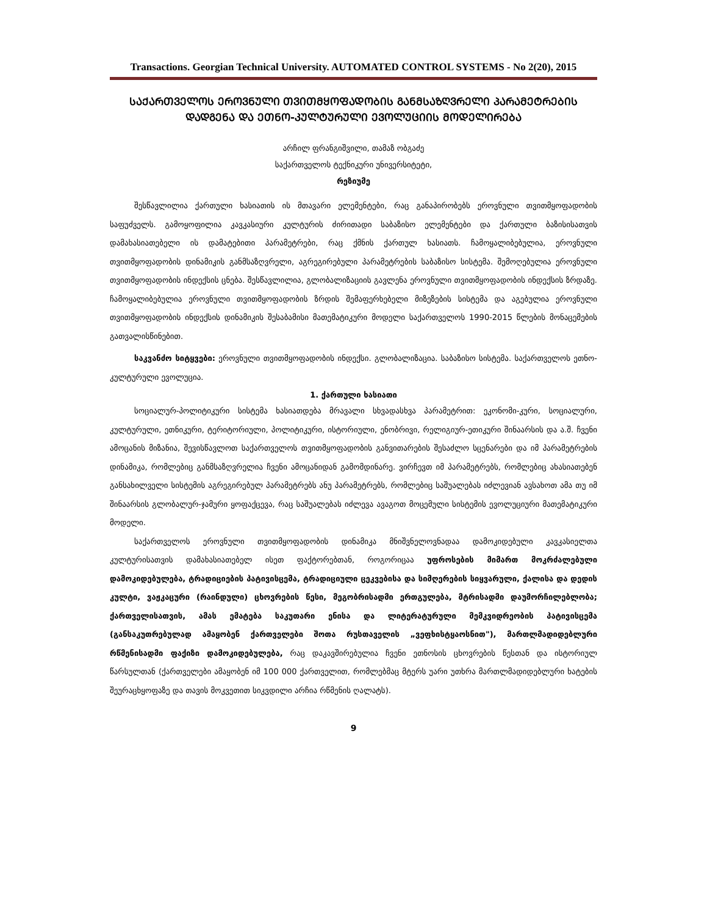Transactions. Georgian Technical University. AUTOMATED CONTROL SYSTEMS - No 2(20), 2015
ᲡᲐᲥᲐᲠᲗᲕᲔᲚᲝᲡ ᲔᲠᲝᲕᲜᲣᲚᲘ ᲗᲕᲘᲗᲛᲧᲝᲤᲐᲓᲝᲑᲘᲡ ᲒᲐᲜᲛᲡᲐᲖᲦᲕᲠᲔᲚᲘ ᲞᲐᲠᲐᲛᲔᲢᲠᲔᲑᲘᲡ ᲓᲐᲓᲒᲔᲜᲐ ᲓᲐ ᲔᲗᲜᲝ-ᲙᲣᲚᲢᲣᲠᲣᲚᲘ ᲔᲕᲝᲚᲣᲪᲘᲘᲡ ᲛᲝᲓᲔᲚᲘᲠᲔᲑᲐ
არჩილ ფრანგიშვილი, თამაზ ობგაძე
საქართველოს ტექნიკური უნივერსიტეტი,
რეზიუმე
შესწავლილია ქართული ხასიათის ის მთავარი ელემენტები, რაც განაპირობებს ეროვნული თვითმყოფადობის საფუძველს. გამოყოფილია კავკასიური კულტურის ძირითადი საბაზისო ელემენტები და ქართული ბაზისისათვის დამახასიათებელი ის დამატებითი პარამეტრები, რაც ქმნის ქართულ ხასიათს. ჩამოყალიბებულია, ეროვნული თვითმყოფადობის დინამიკის განმსაზღვრელი, აგრეგირებული პარამეტრების საბაზისო სისტემა. შემოღებულია ეროვნული თვითმყოფადობის ინდექსის ცნება. შესწავლილია, გლობალიზაციის გავლენა ეროვნული თვითმყოფადობის ინდექსის ზრდაზე. ჩამოყალიბებულია ეროვნული თვითმყოფადობის ზრდის შემაფერხებელი მიზეზების სისტემა და აგებულია ეროვნული თვითმყოფადობის ინდექსის დინამიკის შესაბამისი მათემატიკური მოდელი საქართველოს 1990-2015 წლების მონაცემების გათვალისწინებით.
საკვანძო სიტყვები: ეროვნული თვითმყოფადობის ინდექსი. გლობალიზაცია. საბაზისო სისტემა. საქართველოს ეთნო-კულტურული ევოლუცია.
1. ქართული ხასიათი
სოციალურ-პოლიტიკური სისტემა ხასიათდება მრავალი სხვადასხვა პარამეტრით: ეკონომი-კური, სოციალური, კულტურული, ეთნიკური, ტერიტორიული, პოლიტიკური, ისტორიული, ენობრივი, რელიგიურ-ეთიკური შინაარსის და ა.შ. ჩვენი ამოცანის მიზანია, შევისწავლოთ საქართველოს თვითმყოფადობის განვითარების შესაძლო სცენარები და იმ პარამეტრების დინამიკა, რომლებიც განმსაზღვრელია ჩვენი ამოცანიდან გამომდინარე. ვირჩევთ იმ პარამეტრებს, რომლებიც ახასიათებენ განსახილველი სისტემის აგრეგირებულ პარამეტრებს ანუ პარამეტრებს, რომლებიც საშუალებას იძლევიან ავსახოთ ამა თუ იმ შინაარსის გლობალურ-ჯამური ყოფაქცევა, რაც საშუალებას იძლევა ავაგოთ მოცემული სისტემის ევოლუციური მათემატიკური მოდელი.
საქართველოს ეროვნული თვითმყოფადობის დინამიკა მნიშვნელოვნადაა დამოკიდებული კავკასიელთა კულტურისათვის დამახასიათებელ ისეთ ფაქტორებთან, როგორიცაა უფროსების მიმართ მოკრძალებული დამოკიდებულება, ტრადიციების პატივისცემა, ტრადიციული ცეკვებისა და სიმღერების სიყვარული, ქალისა და დედის კულტი, ვაჟკაცური (რაინდული) ცხოვრების წესი, მეგობრისადმი ერთგულება, მტრისადმი დაუმორჩილებლობა; ქართველისათვის, ამას ემატება საკუთარი ენისა და ლიტერატურული მემკვიდრეობის პატივისცემა (განსაკუთრებულად ამაყობენ ქართველები შოთა რუსთაველის „ვეფხისტყაოსნით"), მართლმადიდებლური რწმენისადმი ფაქიზი დამოკიდებულება, რაც დაკავშირებულია ჩვენი ეთნოსის ცხოვრების წესთან და ისტორიულ წარსულთან (ქართველები ამაყობენ იმ 100 000 ქართველით, რომლებმაც მტერს უარი უთხრა მართლმადიდებლური ხატების შეურაცხყოფაზე და თავის მოკვეთით სიკვდილი არჩია რწმენის ღალატს).
9